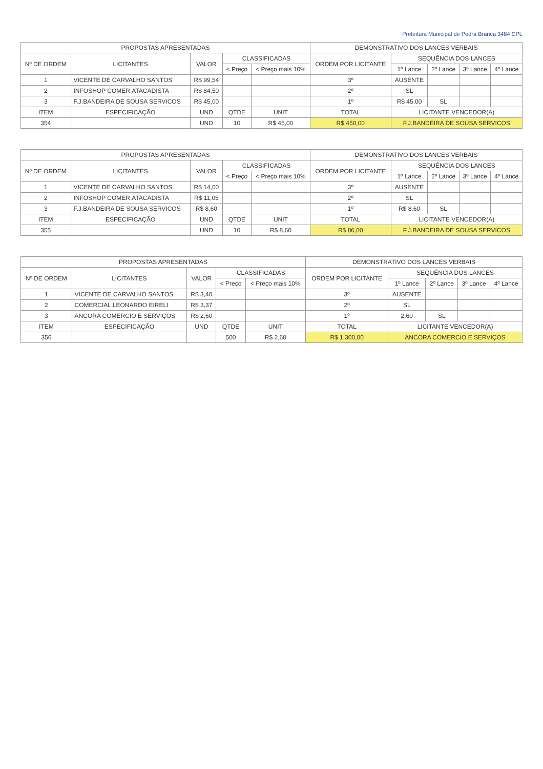Prefeitura Municipal de Pedra Branca 3484 CPL
| PROPOSTAS APRESENTADAS | | | | | DEMONSTRATIVO DOS LANCES VERBAIS | | | | |
| --- | --- | --- | --- | --- | --- | --- | --- | --- | --- |
| Nº DE ORDEM | LICITANTES | VALOR | CLASSIFICADAS | | ORDEM POR LICITANTE | SEQUÊNCIA DOS LANCES | | | |
| | | | < Preço | < Preço mais 10% | | 1º Lance | 2º Lance | 3º Lance | 4º Lance |
| 1 | VICENTE DE CARVALHO SANTOS | R$ 99,54 | | | 3º | AUSENTE | | | |
| 2 | INFOSHOP COMER.ATACADISTA | R$ 84,50 | | | 2º | SL | | | |
| 3 | F.J.BANDEIRA DE SOUSA SERVICOS | R$ 45,00 | | | 1º | R$ 45,00 | SL | | |
| ITEM | ESPECIFICAÇÃO | UND | QTDE | UNIT | TOTAL | LICITANTE VENCEDOR(A) | | | |
| 354 | | UND | 10 | R$ 45,00 | R$ 450,00 | F.J.BANDEIRA DE SOUSA SERVICOS | | | |
| PROPOSTAS APRESENTADAS | | | | | DEMONSTRATIVO DOS LANCES VERBAIS | | | | |
| --- | --- | --- | --- | --- | --- | --- | --- | --- | --- |
| Nº DE ORDEM | LICITANTES | VALOR | CLASSIFICADAS | | ORDEM POR LICITANTE | SEQUÊNCIA DOS LANCES | | | |
| | | | < Preço | < Preço mais 10% | | 1º Lance | 2º Lance | 3º Lance | 4º Lance |
| 1 | VICENTE DE CARVALHO SANTOS | R$ 14,00 | | | 3º | AUSENTE | | | |
| 2 | INFOSHOP COMER.ATACADISTA | R$ 11,05 | | | 2º | SL | | | |
| 3 | F.J.BANDEIRA DE SOUSA SERVICOS | R$ 8,60 | | | 1º | R$ 8,60 | SL | | |
| ITEM | ESPECIFICAÇÃO | UND | QTDE | UNIT | TOTAL | LICITANTE VENCEDOR(A) | | | |
| 355 | | UND | 10 | R$ 8,60 | R$ 86,00 | F.J.BANDEIRA DE SOUSA SERVICOS | | | |
| PROPOSTAS APRESENTADAS | | | | | DEMONSTRATIVO DOS LANCES VERBAIS | | | | |
| --- | --- | --- | --- | --- | --- | --- | --- | --- | --- |
| Nº DE ORDEM | LICITANTES | VALOR | CLASSIFICADAS | | ORDEM POR LICITANTE | SEQUÊNCIA DOS LANCES | | | |
| | | | < Preço | < Preço mais 10% | | 1º Lance | 2º Lance | 3º Lance | 4º Lance |
| 1 | VICENTE DE CARVALHO SANTOS | R$ 3,40 | | | 3º | AUSENTE | | | |
| 2 | COMERCIAL LEONARDO EIRELI | R$ 3,37 | | | 2º | SL | | | |
| 3 | ANCORA COMERCIO E SERVIÇOS | R$ 2,60 | | | 1º | 2,60 | SL | | |
| ITEM | ESPECIFICAÇÃO | UND | QTDE | UNIT | TOTAL | LICITANTE VENCEDOR(A) | | | |
| 356 | | | 500 | R$ 2,60 | R$ 1.300,00 | ANCORA COMERCIO E SERVIÇOS | | | |